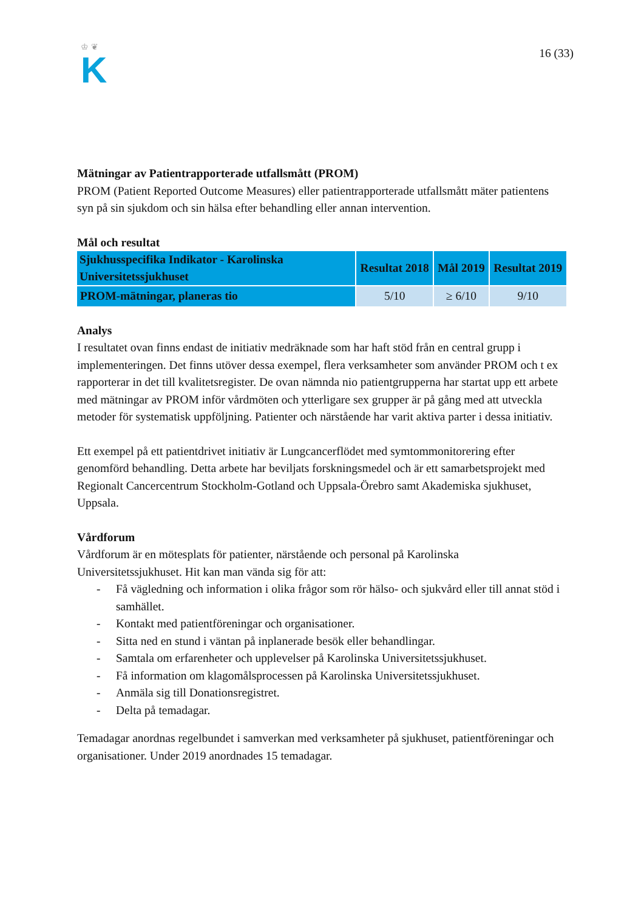♔ ❦
K
16 (33)
Mätningar av Patientrapporterade utfallsmått (PROM)
PROM (Patient Reported Outcome Measures) eller patientrapporterade utfallsmått mäter patientens syn på sin sjukdom och sin hälsa efter behandling eller annan intervention.
Mål och resultat
| Sjukhusspecifika Indikator - Karolinska Universitetssjukhuset | Resultat 2018 | Mål 2019 | Resultat 2019 |
| --- | --- | --- | --- |
| PROM-mätningar, planeras tio | 5/10 | ≥ 6/10 | 9/10 |
Analys
I resultatet ovan finns endast de initiativ medräknade som har haft stöd från en central grupp i implementeringen. Det finns utöver dessa exempel, flera verksamheter som använder PROM och t ex rapporterar in det till kvalitetsregister. De ovan nämnda nio patientgrupperna har startat upp ett arbete med mätningar av PROM inför vårdmöten och ytterligare sex grupper är på gång med att utveckla metoder för systematisk uppföljning. Patienter och närstående har varit aktiva parter i dessa initiativ.
Ett exempel på ett patientdrivet initiativ är Lungcancerflödet med symtommonitorering efter genomförd behandling. Detta arbete har beviljats forskningsmedel och är ett samarbetsprojekt med Regionalt Cancercentrum Stockholm-Gotland och Uppsala-Örebro samt Akademiska sjukhuset, Uppsala.
Vårdforum
Vårdforum är en mötesplats för patienter, närstående och personal på Karolinska Universitetssjukhuset. Hit kan man vända sig för att:
- Få vägledning och information i olika frågor som rör hälso- och sjukvård eller till annat stöd i samhället.
- Kontakt med patientföreningar och organisationer.
- Sitta ned en stund i väntan på inplanerade besök eller behandlingar.
- Samtala om erfarenheter och upplevelser på Karolinska Universitetssjukhuset.
- Få information om klagomålsprocessen på Karolinska Universitetssjukhuset.
- Anmäla sig till Donationsregistret.
- Delta på temadagar.
Temadagar anordnas regelbundet i samverkan med verksamheter på sjukhuset, patientföreningar och organisationer. Under 2019 anordnades 15 temadagar.